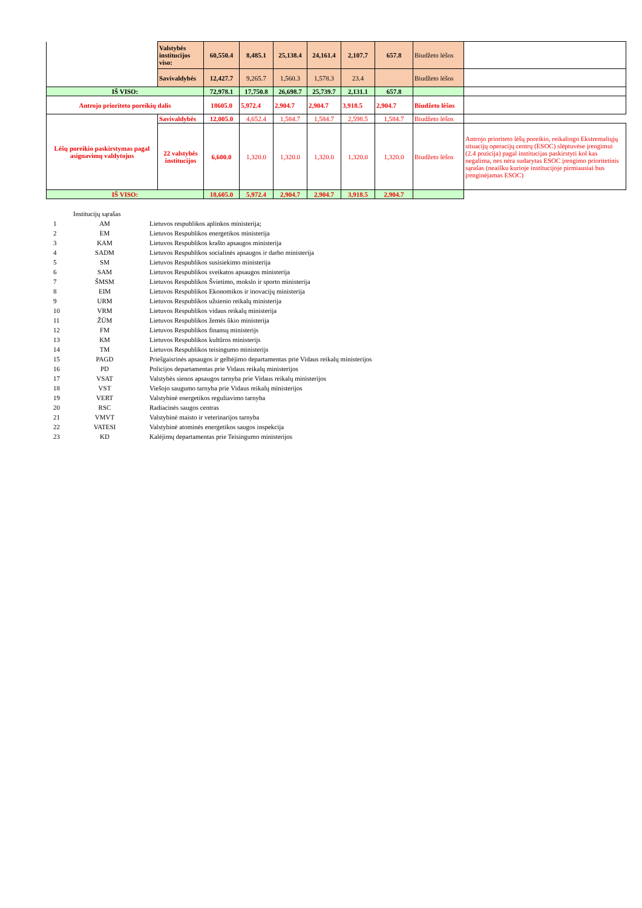| | Valstybės institucijos viso: | 60,550.4 | 8,485.1 | 25,138.4 | 24,161.4 | 2,107.7 | 657.8 | Biudžeto lėšos | |
| | Savivaldybės | 12,427.7 | 9,265.7 | 1,560.3 | 1,578.3 | 23.4 | | Biudžeto lėšos | |
| IŠ VISO: | | 72,978.1 | 17,750.8 | 26,698.7 | 25,739.7 | 2,131.1 | 657.8 | | |
| Antrojo prioriteto poreikių dalis | | 18605.0 | 5,972.4 | 2,904.7 | 2,904.7 | 3,918.5 | 2,904.7 | Biudžeto lėšos | |
| Lėšų poreikio paskirstymas pagal asignavimų valdytojus | Savivaldybės | 12,005.0 | 4,652.4 | 1,584.7 | 1,584.7 | 2,598.5 | 1,584.7 | Biudžeto lėšos | |
| | 22 valstybės institucijos | 6,600.0 | 1,320.0 | 1,320.0 | 1,320.0 | 1,320.0 | 1,320.0 | Biudžeto lėšos | Antrojo prioriteto lėšų poreikio, reikalingo Ekstremaliųjų situacijų operacijų centrų (ESOC) slėptuvėse įrengimui (2.4 pozicija) pagal institucijas paskirstyti kol kas negalima, nes nėra sudarytas ESOC įrengimo prioritetinis sąrašas (neaišku kurioje institucijoje pirmiausiai bus įrenginėjamas ESOC) |
| IŠ VISO: | | 18,605.0 | 5,972.4 | 2,904.7 | 2,904.7 | 3,918.5 | 2,904.7 | | |
| | Institucijų sąrašas | |
| 1 | AM | Lietuvos respublikos aplinkos ministerija; |
| 2 | EM | Lietuvos Respublikos energetikos ministerija |
| 3 | KAM | Lietuvos Respublikos krašto apsaugos ministerija |
| 4 | SADM | Lietuvos Respublikos socialinės apsaugos ir darbo ministerija |
| 5 | SM | Lietuvos Respublikos susisiekimo ministerija |
| 6 | SAM | Lietuvos Respublikos sveikatos apsaugos ministerija |
| 7 | ŠMSM | Lietuvos Respublikos Švietimo, mokslo ir sporto ministerija |
| 8 | EIM | Lietuvos Respublikos Ekonomikos ir inovacijų ministerija |
| 9 | URM | Lietuvos Respublikos užsienio reikalų ministerija |
| 10 | VRM | Lietuvos Respublikos vidaus reikalų ministerija |
| 11 | ŽŪM | Lietuvos Respublikos žemės ūkio ministerija |
| 12 | FM | Lietuvos Respublikos finansų ministerijs |
| 13 | KM | Lietuvos Respublikos kultūros ministerijs |
| 14 | TM | Lietuvos Respublikos teisingumo ministerijs |
| 15 | PAGD | Priešgaisrinės apsaugos ir gelbėjimo departamentas prie Vidaus reikalų ministerijos |
| 16 | PD | Policijos departamentas prie Vidaus reikalų ministerijos |
| 17 | VSAT | Valstybės sienos apsaugos tarnyba prie Vidaus reikalų ministerijos |
| 18 | VST | Viešojo saugumo tarnyba prie Vidaus reikalų ministerijos |
| 19 | VERT | Valstybinė energetikos reguliavimo tarnyba |
| 20 | RSC | Radiacinės saugos centras |
| 21 | VMVT | Valstybinė maisto ir veterinarijos tarnyba |
| 22 | VATESI | Valstybinė atominės energetikos saugos inspekcija |
| 23 | KD | Kalėjimų departamentas prie Teisingumo ministerijos |